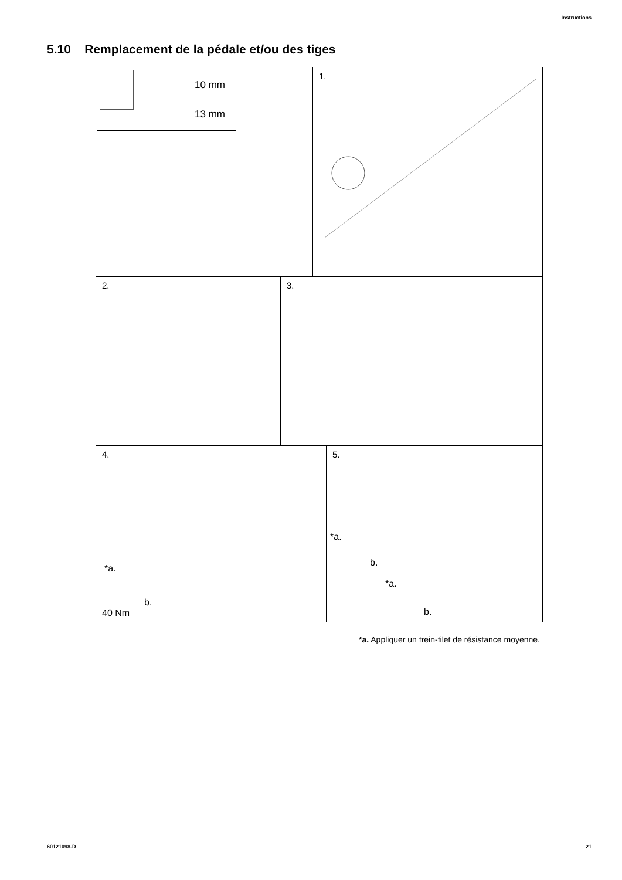Instructions
5.10 Remplacement de la pédale et/ou des tiges
10 mm
13 mm
1.
2. 3.
4.
*a.
b.
40 Nm
5.
*a.
b.
*a.
b.
*a. Appliquer un frein-filet de résistance moyenne.
60121098-D 21